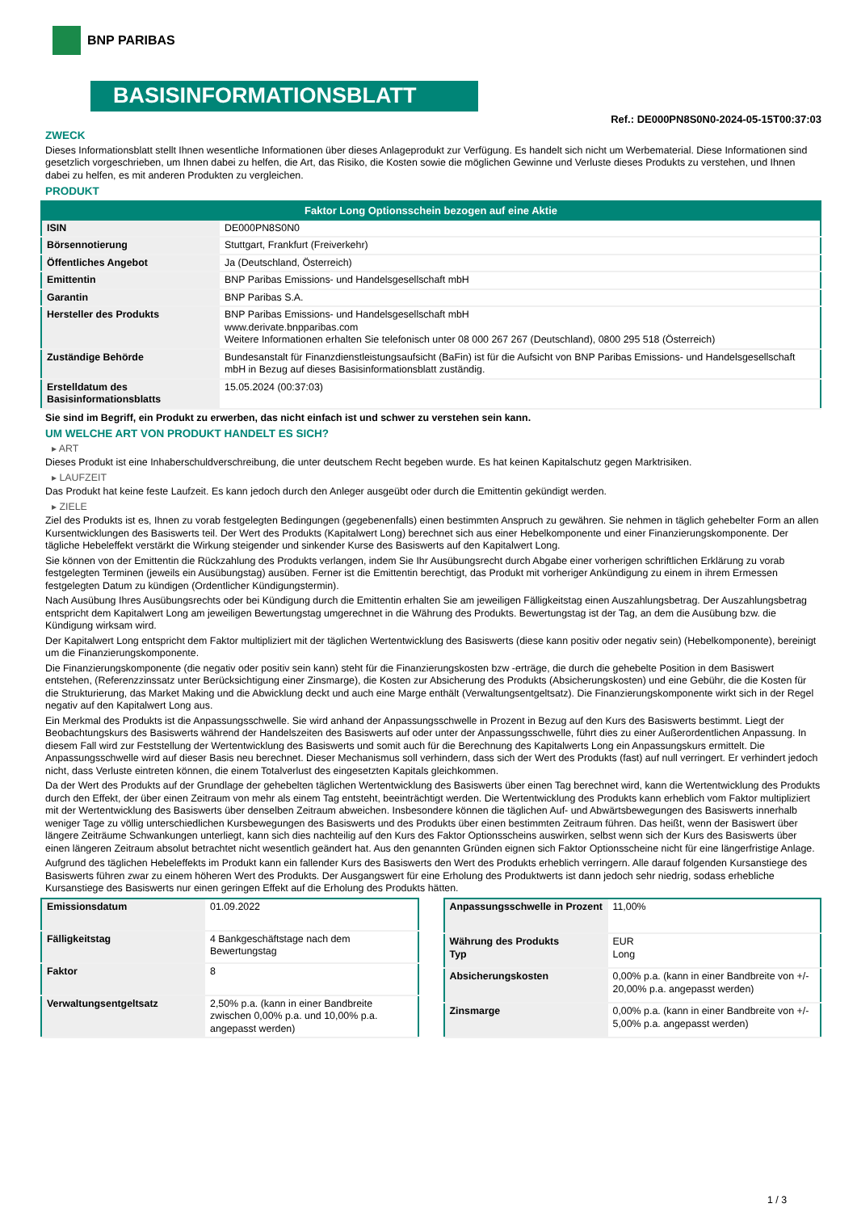BNP PARIBAS
BASISINFORMATIONSBLATT
Ref.: DE000PN8S0N0-2024-05-15T00:37:03
ZWECK
Dieses Informationsblatt stellt Ihnen wesentliche Informationen über dieses Anlageprodukt zur Verfügung. Es handelt sich nicht um Werbematerial. Diese Informationen sind gesetzlich vorgeschrieben, um Ihnen dabei zu helfen, die Art, das Risiko, die Kosten sowie die möglichen Gewinne und Verluste dieses Produkts zu verstehen, und Ihnen dabei zu helfen, es mit anderen Produkten zu vergleichen.
PRODUKT
| Faktor Long Optionsschein bezogen auf eine Aktie | |
| --- | --- |
| ISIN | DE000PN8S0N0 |
| Börsennotierung | Stuttgart, Frankfurt (Freiverkehr) |
| Öffentliches Angebot | Ja (Deutschland, Österreich) |
| Emittentin | BNP Paribas Emissions- und Handelsgesellschaft mbH |
| Garantin | BNP Paribas S.A. |
| Hersteller des Produkts | BNP Paribas Emissions- und Handelsgesellschaft mbH www.derivate.bnpparibas.com Weitere Informationen erhalten Sie telefonisch unter 08 000 267 267 (Deutschland), 0800 295 518 (Österreich) |
| Zuständige Behörde | Bundesanstalt für Finanzdienstleistungsaufsicht (BaFin) ist für die Aufsicht von BNP Paribas Emissions- und Handelsgesellschaft mbH in Bezug auf dieses Basisinformationsblatt zuständig. |
| Erstelldatum des Basisinformationsblatts | 15.05.2024 (00:37:03) |
Sie sind im Begriff, ein Produkt zu erwerben, das nicht einfach ist und schwer zu verstehen sein kann.
UM WELCHE ART VON PRODUKT HANDELT ES SICH?
▸ ART
Dieses Produkt ist eine Inhaberschuldverschreibung, die unter deutschem Recht begeben wurde. Es hat keinen Kapitalschutz gegen Marktrisiken.
▸ LAUFZEIT
Das Produkt hat keine feste Laufzeit. Es kann jedoch durch den Anleger ausgeübt oder durch die Emittentin gekündigt werden.
▸ ZIELE
Ziel des Produkts ist es, Ihnen zu vorab festgelegten Bedingungen (gegebenenfalls) einen bestimmten Anspruch zu gewähren. Sie nehmen in täglich gehebelter Form an allen Kursentwicklungen des Basiswerts teil. Der Wert des Produkts (Kapitalwert Long) berechnet sich aus einer Hebelkomponente und einer Finanzierungskomponente. Der tägliche Hebeleffekt verstärkt die Wirkung steigender und sinkender Kurse des Basiswerts auf den Kapitalwert Long.
Sie können von der Emittentin die Rückzahlung des Produkts verlangen, indem Sie Ihr Ausübungsrecht durch Abgabe einer vorherigen schriftlichen Erklärung zu vorab festgelegten Terminen (jeweils ein Ausübungstag) ausüben. Ferner ist die Emittentin berechtigt, das Produkt mit vorheriger Ankündigung zu einem in ihrem Ermessen festgelegten Datum zu kündigen (Ordentlicher Kündigungstermin).
Nach Ausübung Ihres Ausübungsrechts oder bei Kündigung durch die Emittentin erhalten Sie am jeweiligen Fälligkeitstag einen Auszahlungsbetrag. Der Auszahlungsbetrag entspricht dem Kapitalwert Long am jeweiligen Bewertungstag umgerechnet in die Währung des Produkts. Bewertungstag ist der Tag, an dem die Ausübung bzw. die Kündigung wirksam wird.
Der Kapitalwert Long entspricht dem Faktor multipliziert mit der täglichen Wertentwicklung des Basiswerts (diese kann positiv oder negativ sein) (Hebelkomponente), bereinigt um die Finanzierungskomponente.
Die Finanzierungskomponente (die negativ oder positiv sein kann) steht für die Finanzierungskosten bzw -erträge, die durch die gehebelte Position in dem Basiswert entstehen, (Referenzzinssatz unter Berücksichtigung einer Zinsmarge), die Kosten zur Absicherung des Produkts (Absicherungskosten) und eine Gebühr, die die Kosten für die Strukturierung, das Market Making und die Abwicklung deckt und auch eine Marge enthält (Verwaltungsentgeltsatz). Die Finanzierungskomponente wirkt sich in der Regel negativ auf den Kapitalwert Long aus.
Ein Merkmal des Produkts ist die Anpassungsschwelle. Sie wird anhand der Anpassungsschwelle in Prozent in Bezug auf den Kurs des Basiswerts bestimmt. Liegt der Beobachtungskurs des Basiswerts während der Handelszeiten des Basiswerts auf oder unter der Anpassungsschwelle, führt dies zu einer Außerordentlichen Anpassung. In diesem Fall wird zur Feststellung der Wertentwicklung des Basiswerts und somit auch für die Berechnung des Kapitalwerts Long ein Anpassungskurs ermittelt. Die Anpassungsschwelle wird auf dieser Basis neu berechnet. Dieser Mechanismus soll verhindern, dass sich der Wert des Produkts (fast) auf null verringert. Er verhindert jedoch nicht, dass Verluste eintreten können, die einem Totalverlust des eingesetzten Kapitals gleichkommen.
Da der Wert des Produkts auf der Grundlage der gehebelten täglichen Wertentwicklung des Basiswerts über einen Tag berechnet wird, kann die Wertentwicklung des Produkts durch den Effekt, der über einen Zeitraum von mehr als einem Tag entsteht, beeinträchtigt werden. Die Wertentwicklung des Produkts kann erheblich vom Faktor multipliziert mit der Wertentwicklung des Basiswerts über denselben Zeitraum abweichen. Insbesondere können die täglichen Auf- und Abwärtsbewegungen des Basiswerts innerhalb weniger Tage zu völlig unterschiedlichen Kursbewegungen des Basiswerts und des Produkts über einen bestimmten Zeitraum führen. Das heißt, wenn der Basiswert über längere Zeiträume Schwankungen unterliegt, kann sich dies nachteilig auf den Kurs des Faktor Optionsscheins auswirken, selbst wenn sich der Kurs des Basiswerts über einen längeren Zeitraum absolut betrachtet nicht wesentlich geändert hat. Aus den genannten Gründen eignen sich Faktor Optionsscheine nicht für eine längerfristige Anlage.
Aufgrund des täglichen Hebeleffekts im Produkt kann ein fallender Kurs des Basiswerts den Wert des Produkts erheblich verringern. Alle darauf folgenden Kursanstiege des Basiswerts führen zwar zu einem höheren Wert des Produkts. Der Ausgangswert für eine Erholung des Produktwerts ist dann jedoch sehr niedrig, sodass erhebliche Kursanstiege des Basiswerts nur einen geringen Effekt auf die Erholung des Produkts hätten.
| Emissionsdatum | 01.09.2022 |
| Fälligkeitstag | 4 Bankgeschäftstage nach dem Bewertungstag |
| Faktor | 8 |
| Verwaltungsentgeltsatz | 2,50% p.a. (kann in einer Bandbreite zwischen 0,00% p.a. und 10,00% p.a. angepasst werden) |
| Anpassungsschwelle in Prozent | 11,00% |
| Währung des Produkts Typ | EUR Long |
| Absicherungskosten | 0,00% p.a. (kann in einer Bandbreite von +/- 20,00% p.a. angepasst werden) |
| Zinsmarge | 0,00% p.a. (kann in einer Bandbreite von +/- 5,00% p.a. angepasst werden) |
1 / 3